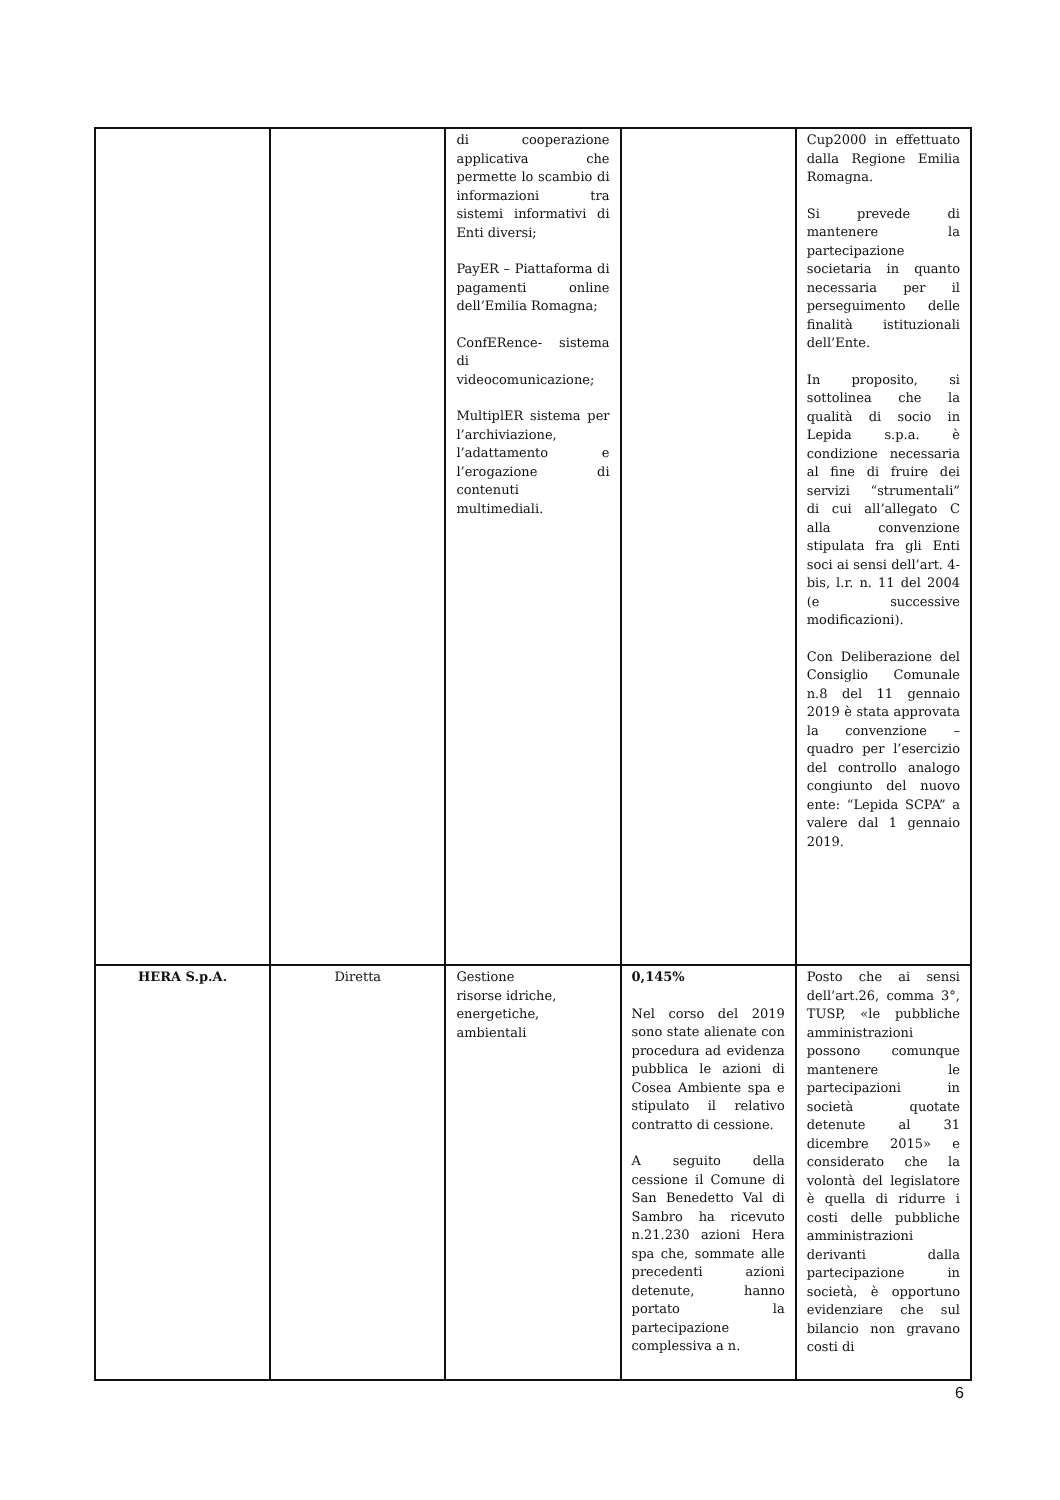| | | di cooperazione applicativa che permette lo scambio di informazioni tra sistemi informativi di Enti diversi; PayER – Piattaforma di pagamenti online dell’Emilia Romagna; ConfERence- sistema di videocomunicazione; MultiplER sistema per l’archiviazione, l’adattamento e l’erogazione di contenuti multimediali. | | Cup2000 in effettuato dalla Regione Emilia Romagna. Si prevede di mantenere la partecipazione societaria in quanto necessaria per il perseguimento delle finalità istituzionali dell’Ente. In proposito, si sottolinea che la qualità di socio in Lepida s.p.a. è condizione necessaria al fine di fruire dei servizi “strumentali” di cui all’allegato C alla convenzione stipulata fra gli Enti soci ai sensi dell’art. 4- bis, l.r. n. 11 del 2004 (e successive modificazioni). Con Deliberazione del Consiglio Comunale n.8 del 11 gennaio 2019 è stata approvata la convenzione – quadro per l’esercizio del controllo analogo congiunto del nuovo ente: “Lepida SCPA” a valere dal 1 gennaio 2019. |
| HERA S.p.A. | Diretta | Gestione risorse idriche, energetiche, ambientali | 0,145% Nel corso del 2019 sono state alienate con procedura ad evidenza pubblica le azioni di Cosea Ambiente spa e stipulato il relativo contratto di cessione. A seguito della cessione il Comune di San Benedetto Val di Sambro ha ricevuto n.21.230 azioni Hera spa che, sommate alle precedenti azioni detenute, hanno portato la partecipazione complessiva a n. | Posto che ai sensi dell’art.26, comma 3°, TUSP, «le pubbliche amministrazioni possono comunque mantenere le partecipazioni in società quotate detenute al 31 dicembre 2015» e considerato che la volontà del legislatore è quella di ridurre i costi delle pubbliche amministrazioni derivanti dalla partecipazione in società, è opportuno evidenziare che sul bilancio non gravano costi di |
6